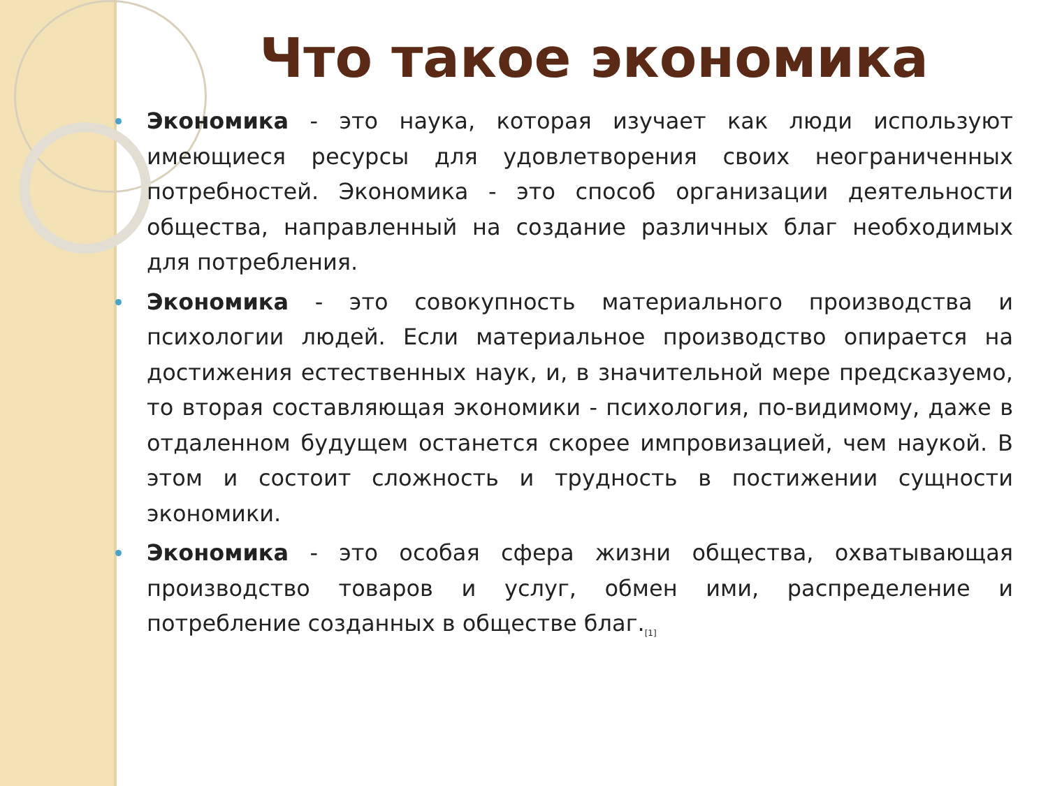Что такое экономика
Экономика - это наука, которая изучает как люди используют имеющиеся ресурсы для удовлетворения своих неограниченных потребностей. Экономика - это способ организации деятельности общества, направленный на создание различных благ необходимых для потребления.
Экономика - это совокупность материального производства и психологии людей. Если материальное производство опирается на достижения естественных наук, и, в значительной мере предсказуемо, то вторая составляющая экономики - психология, по-видимому, даже в отдаленном будущем останется скорее импровизацией, чем наукой. В этом и состоит сложность и трудность в постижении сущности экономики.
Экономика - это особая сфера жизни общества, охватывающая производство товаров и услуг, обмен ими, распределение и потребление созданных в обществе благ.<sub>[1]</sub>